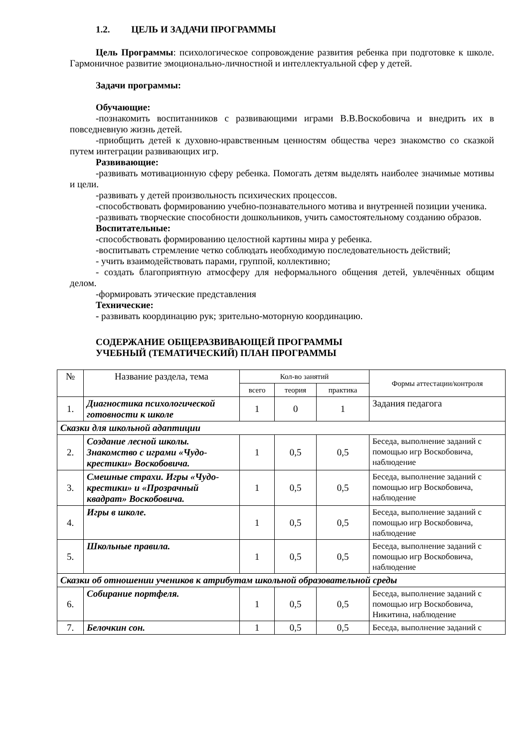1.2. ЦЕЛЬ И ЗАДАЧИ ПРОГРАММЫ
Цель Программы: психологическое сопровождение развития ребенка при подготовке к школе. Гармоничное развитие эмоционально-личностной и интеллектуальной сфер у детей.
Задачи программы:
Обучающие:
-познакомить воспитанников с развивающими играми В.В.Воскобовича и внедрить их в повседневную жизнь детей.
-приобщить детей к духовно-нравственным ценностям общества через знакомство со сказкой путем интеграции развивающих игр.
Развивающие:
-развивать мотивационную сферу ребенка. Помогать детям выделять наиболее значимые мотивы и цели.
-развивать у детей произвольность психических процессов.
-способствовать формированию учебно-познавательного мотива и внутренней позиции ученика.
-развивать творческие способности дошкольников, учить самостоятельному созданию образов.
Воспитательные:
-способствовать формированию целостной картины мира у ребенка.
-воспитывать стремление четко соблюдать необходимую последовательность действий;
- учить взаимодействовать парами, группой, коллективно;
- создать благоприятную атмосферу для неформального общения детей, увлечённых общим делом.
-формировать этические представления
Технические:
- развивать координацию рук; зрительно-моторную координацию.
СОДЕРЖАНИЕ ОБЩЕРАЗВИВАЮЩЕЙ ПРОГРАММЫ
УЧЕБНЫЙ (ТЕМАТИЧЕСКИЙ) ПЛАН ПРОГРАММЫ
| № | Название раздела, тема | Кол-во занятий | | | Формы аттестации/контроля |
| --- | --- | --- | --- | --- | --- |
| | | всего | теория | практика | |
| 1. | Диагностика психологической готовности к школе | 1 | 0 | 1 | Задания педагога |
| Сказки для школьной адаптиции | | | | | |
| 2. | Создание лесной школы. Знакомство с играми «Чудо-крестики» Воскобовича. | 1 | 0,5 | 0,5 | Беседа, выполнение заданий с помощью игр Воскобовича, наблюдение |
| 3. | Смешные страхи. Игры «Чудо-крестики» и «Прозрачный квадрат» Воскобовича. | 1 | 0,5 | 0,5 | Беседа, выполнение заданий с помощью игр Воскобовича, наблюдение |
| 4. | Игры в школе. | 1 | 0,5 | 0,5 | Беседа, выполнение заданий с помощью игр Воскобовича, наблюдение |
| 5. | Школьные правила. | 1 | 0,5 | 0,5 | Беседа, выполнение заданий с помощью игр Воскобовича, наблюдение |
| Сказки об отношении учеников к атрибутам школьной образовательной среды | | | | | |
| 6. | Собирание портфеля. | 1 | 0,5 | 0,5 | Беседа, выполнение заданий с помощью игр Воскобовича, Никитина, наблюдение |
| 7. | Белочкин сон. | 1 | 0,5 | 0,5 | Беседа, выполнение заданий с |